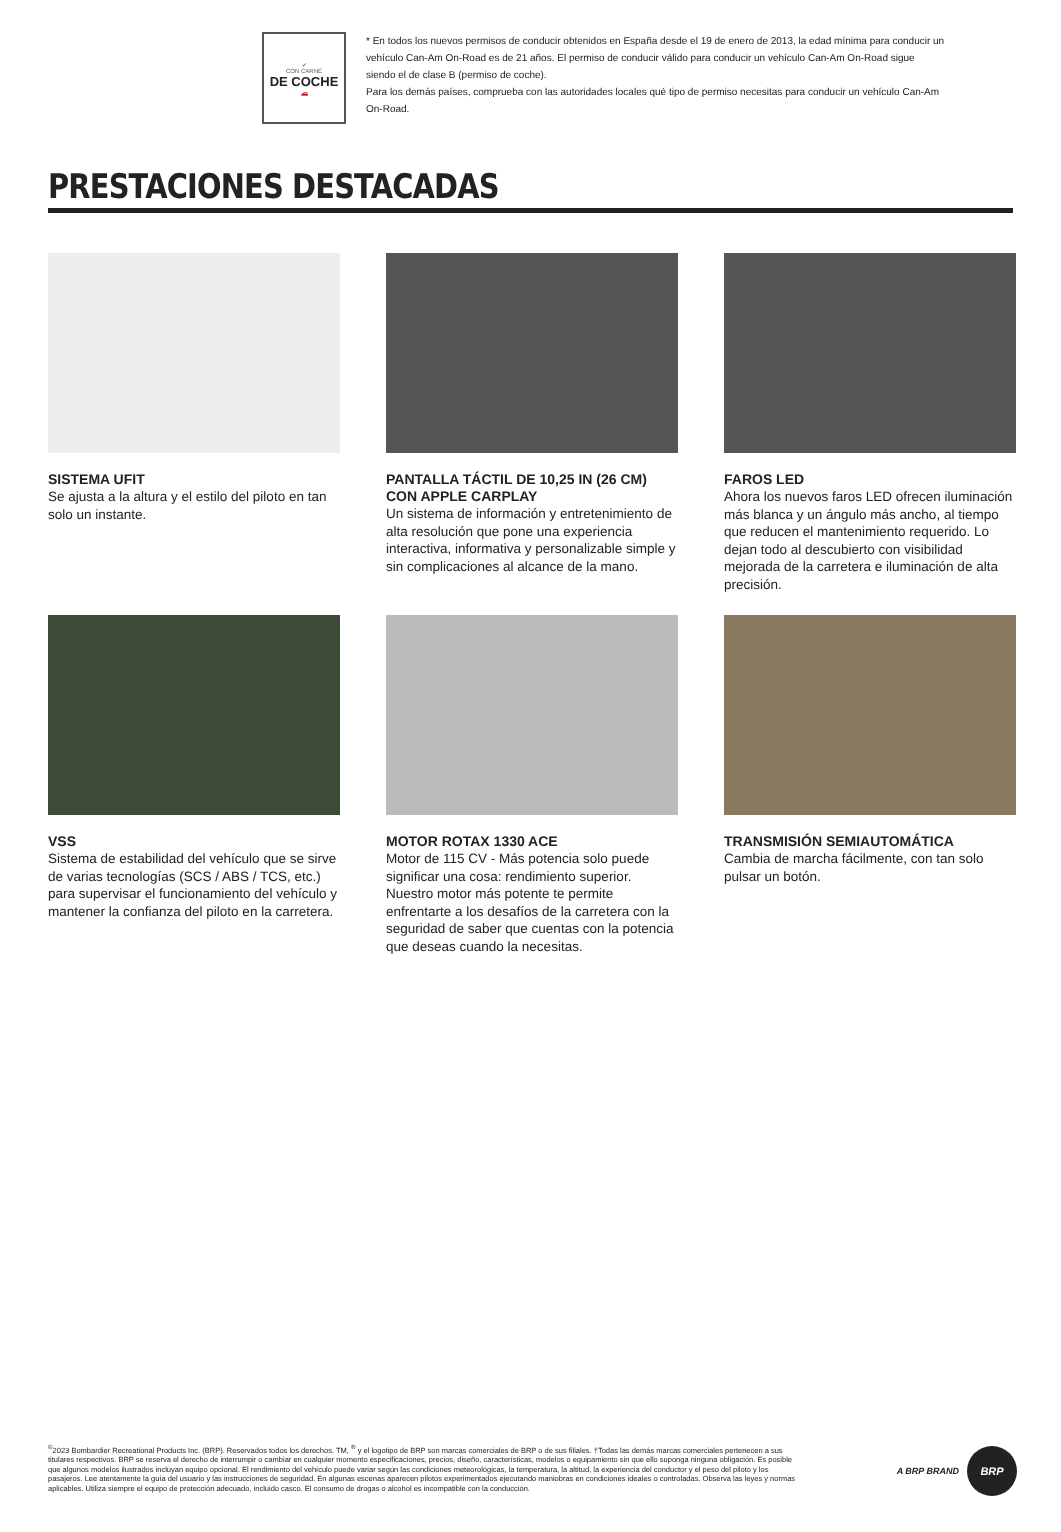✔
CON CARNÉ
DE COCHE
🚗
* En todos los nuevos permisos de conducir obtenidos en España desde el 19 de enero de 2013, la edad mínima para conducir un vehículo Can-Am On-Road es de 21 años. El permiso de conducir válido para conducir un vehículo Can-Am On-Road sigue siendo el de clase B (permiso de coche).
Para los demás países, comprueba con las autoridades locales qué tipo de permiso necesitas para conducir un vehículo Can-Am On-Road.
PRESTACIONES DESTACADAS
SISTEMA UFIT
Se ajusta a la altura y el estilo del piloto en tan solo un instante.
PANTALLA TÁCTIL DE 10,25 IN (26 CM) CON APPLE CARPLAY
Un sistema de información y entretenimiento de alta resolución que pone una experiencia interactiva, informativa y personalizable simple y sin complicaciones al alcance de la mano.
FAROS LED
Ahora los nuevos faros LED ofrecen iluminación más blanca y un ángulo más ancho, al tiempo que reducen el mantenimiento requerido. Lo dejan todo al descubierto con visibilidad mejorada de la carretera e iluminación de alta precisión.
VSS
Sistema de estabilidad del vehículo que se sirve de varias tecnologías (SCS / ABS / TCS, etc.) para supervisar el funcionamiento del vehículo y mantener la confianza del piloto en la carretera.
MOTOR ROTAX 1330 ACE
Motor de 115 CV - Más potencia solo puede significar una cosa: rendimiento superior. Nuestro motor más potente te permite enfrentarte a los desafíos de la carretera con la seguridad de saber que cuentas con la potencia que deseas cuando la necesitas.
TRANSMISIÓN SEMIAUTOMÁTICA
Cambia de marcha fácilmente, con tan solo pulsar un botón.
<sup>©</sup>2023 Bombardier Recreational Products Inc. (BRP). Reservados todos los derechos. TM, <sup>®</sup> y el logotipo de BRP son marcas comerciales de BRP o de sus filiales. †Todas las demás marcas comerciales pertenecen a sus titulares respectivos. BRP se reserva el derecho de interrumpir o cambiar en cualquier momento especificaciones, precios, diseño, características, modelos o equipamiento sin que ello suponga ninguna obligación. Es posible que algunos modelos ilustrados incluyan equipo opcional. El rendimiento del vehículo puede variar según las condiciones meteorológicas, la temperatura, la altitud, la experiencia del conductor y el peso del piloto y los pasajeros. Lee atentamente la guía del usuario y las instrucciones de seguridad. En algunas escenas aparecen pilotos experimentados ejecutando maniobras en condiciones ideales o controladas. Observa las leyes y normas aplicables. Utiliza siempre el equipo de protección adecuado, incluido casco. El consumo de drogas o alcohol es incompatible con la conducción.
A BRP BRAND
BRP